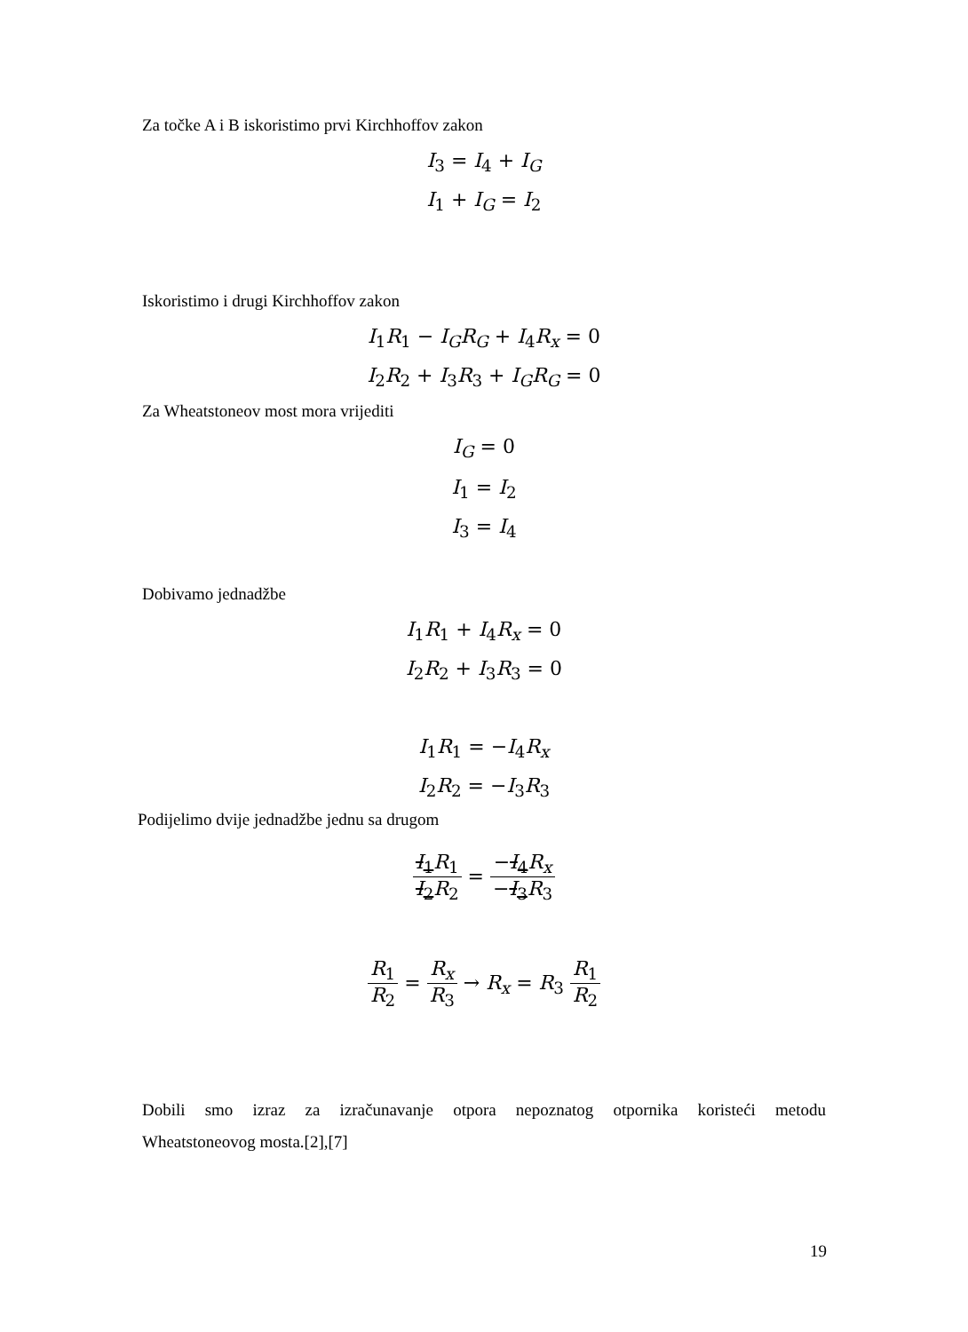Za točke A i B iskoristimo prvi Kirchhoffov zakon
I<sub>3</sub> = I<sub>4</sub> + I<sub>G</sub>
I<sub>1</sub> + I<sub>G</sub> = I<sub>2</sub>
Iskoristimo i drugi Kirchhoffov zakon
I<sub>1</sub>R<sub>1</sub> − I<sub>G</sub>R<sub>G</sub> + I<sub>4</sub>R<sub>x</sub> = 0
I<sub>2</sub>R<sub>2</sub> + I<sub>3</sub>R<sub>3</sub> + I<sub>G</sub>R<sub>G</sub> = 0
Za Wheatstoneov most mora vrijediti
I<sub>G</sub> = 0
I<sub>1</sub> = I<sub>2</sub>
I<sub>3</sub> = I<sub>4</sub>
Dobivamo jednadžbe
I<sub>1</sub>R<sub>1</sub> + I<sub>4</sub>R<sub>x</sub> = 0
I<sub>2</sub>R<sub>2</sub> + I<sub>3</sub>R<sub>3</sub> = 0
I<sub>1</sub>R<sub>1</sub> = −I<sub>4</sub>R<sub>x</sub>
I<sub>2</sub>R<sub>2</sub> = −I<sub>3</sub>R<sub>3</sub>
Podijelimo dvije jednadžbe jednu sa drugom
I<sub>1</sub>R<sub>1</sub> I<sub>2</sub>R<sub>2</sub> = −I<sub>4</sub>R<sub>x</sub> −I<sub>3</sub>R<sub>3</sub>
R<sub>1</sub> R<sub>2</sub> = R<sub>x</sub> R<sub>3</sub> → R<sub>x</sub> = R<sub>3</sub> R<sub>1</sub> R<sub>2</sub>
Dobili smo izraz za izračunavanje otpora nepoznatog otpornika koristeći metodu
Wheatstoneovog mosta.[2],[7]
19